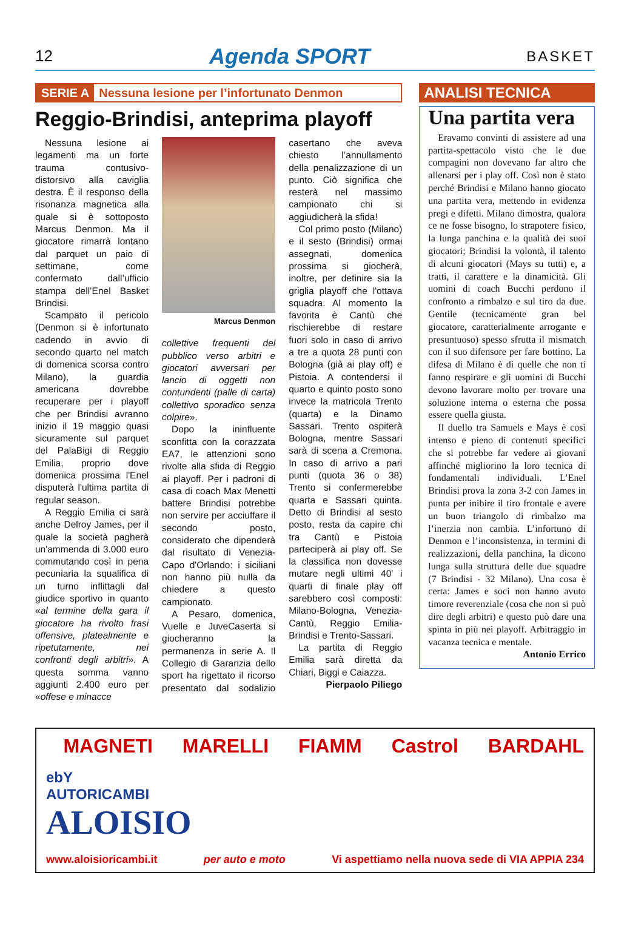12 Agenda SPORT BASKET
SERIE A Nessuna lesione per l’infortunato Denmon
Reggio-Brindisi, anteprima playoff
Nessuna lesione ai legamenti ma un forte trauma contusivo-distorsivo alla caviglia destra. È il responso della risonanza magnetica alla quale si è sottoposto Marcus Denmon. Ma il giocatore rimarrà lontano dal parquet un paio di settimane, come confermato dall’ufficio stampa dell’Enel Basket Brindisi.
Scampato il pericolo (Denmon si è infortunato cadendo in avvio di secondo quarto nel match di domenica scorsa contro Milano), la guardia americana dovrebbe recuperare per i playoff che per Brindisi avranno inizio il 19 maggio quasi sicuramente sul parquet del PalaBigi di Reggio Emilia, proprio dove domenica prossima l'Enel disputerà l'ultima partita di regular season.
A Reggio Emilia ci sarà anche Delroy James, per il quale la società pagherà un'ammenda di 3.000 euro commutando così in pena pecuniaria la squalifica di un turno inflittagli dal giudice sportivo in quanto «al termine della gara il giocatore ha rivolto frasi offensive, platealmente e ripetutamente, nei confronti degli arbitri». A questa somma vanno aggiunti 2.400 euro per «offese e minacce
Marcus Denmon
collettive frequenti del pubblico verso arbitri e giocatori avversari per lancio di oggetti non contundenti (palle di carta) collettivo sporadico senza colpire».
Dopo la ininfluente sconfitta con la corazzata EA7, le attenzioni sono rivolte alla sfida di Reggio ai playoff. Per i padroni di casa di coach Max Menetti battere Brindisi potrebbe non servire per acciuffare il secondo posto, considerato che dipenderà dal risultato di Venezia-Capo d'Orlando: i siciliani non hanno più nulla da chiedere a questo campionato.
A Pesaro, domenica, Vuelle e JuveCaserta si giocheranno la permanenza in serie A. Il Collegio di Garanzia dello sport ha rigettato il ricorso presentato dal sodalizio casertano che aveva chiesto l’annullamento della penalizzazione di un punto. Ciò significa che resterà nel massimo campionato chi si aggiudicherà la sfida!
Col primo posto (Milano) e il sesto (Brindisi) ormai assegnati, domenica prossima si giocherà, inoltre, per definire sia la griglia playoff che l'ottava squadra. Al momento la favorita è Cantù che rischierebbe di restare fuori solo in caso di arrivo a tre a quota 28 punti con Bologna (già ai play off) e Pistoia. A contendersi il quarto e quinto posto sono invece la matricola Trento (quarta) e la Dinamo Sassari. Trento ospiterà Bologna, mentre Sassari sarà di scena a Cremona. In caso di arrivo a pari punti (quota 36 o 38) Trento si confermerebbe quarta e Sassari quinta. Detto di Brindisi al sesto posto, resta da capire chi tra Cantù e Pistoia parteciperà ai play off. Se la classifica non dovesse mutare negli ultimi 40' i quarti di finale play off sarebbero così composti: Milano-Bologna, Venezia-Cantù, Reggio Emilia-Brindisi e Trento-Sassari.
La partita di Reggio Emilia sarà diretta da Chiari, Biggi e Caiazza.
Pierpaolo Piliego
ANALISI TECNICA
Una partita vera
Eravamo convinti di assistere ad una partita-spettacolo visto che le due compagini non dovevano far altro che allenarsi per i play off. Così non è stato perché Brindisi e Milano hanno giocato una partita vera, mettendo in evidenza pregi e difetti. Milano dimostra, qualora ce ne fosse bisogno, lo strapotere fisico, la lunga panchina e la qualità dei suoi giocatori; Brindisi la volontà, il talento di alcuni giocatori (Mays su tutti) e, a tratti, il carattere e la dinamicità. Gli uomini di coach Bucchi perdono il confronto a rimbalzo e sul tiro da due. Gentile (tecnicamente gran bel giocatore, caratterialmente arrogante e presuntuoso) spesso sfrutta il mismatch con il suo difensore per fare bottino. La difesa di Milano è di quelle che non ti fanno respirare e gli uomini di Bucchi devono lavorare molto per trovare una soluzione interna o esterna che possa essere quella giusta.
Il duello tra Samuels e Mays è così intenso e pieno di contenuti specifici che si potrebbe far vedere ai giovani affinché migliorino la loro tecnica di fondamentali individuali. L’Enel Brindisi prova la zona 3-2 con James in punta per inibire il tiro frontale e avere un buon triangolo di rimbalzo ma l’inerzia non cambia. L’infortuno di Denmon e l’inconsistenza, in termini di realizzazioni, della panchina, la dicono lunga sulla struttura delle due squadre (7 Brindisi - 32 Milano). Una cosa è certa: James e soci non hanno avuto timore reverenziale (cosa che non si può dire degli arbitri) e questo può dare una spinta in più nei playoff. Arbitraggio in vacanza tecnica e mentale.
Antonio Errico
MAGNETI MARELLI FIAMM Castrol BARDAHL
ebY
AUTORICAMBI
ALOISIO
www.aloisioricambi.it per auto e moto Vi aspettiamo nella nuova sede di VIA APPIA 234